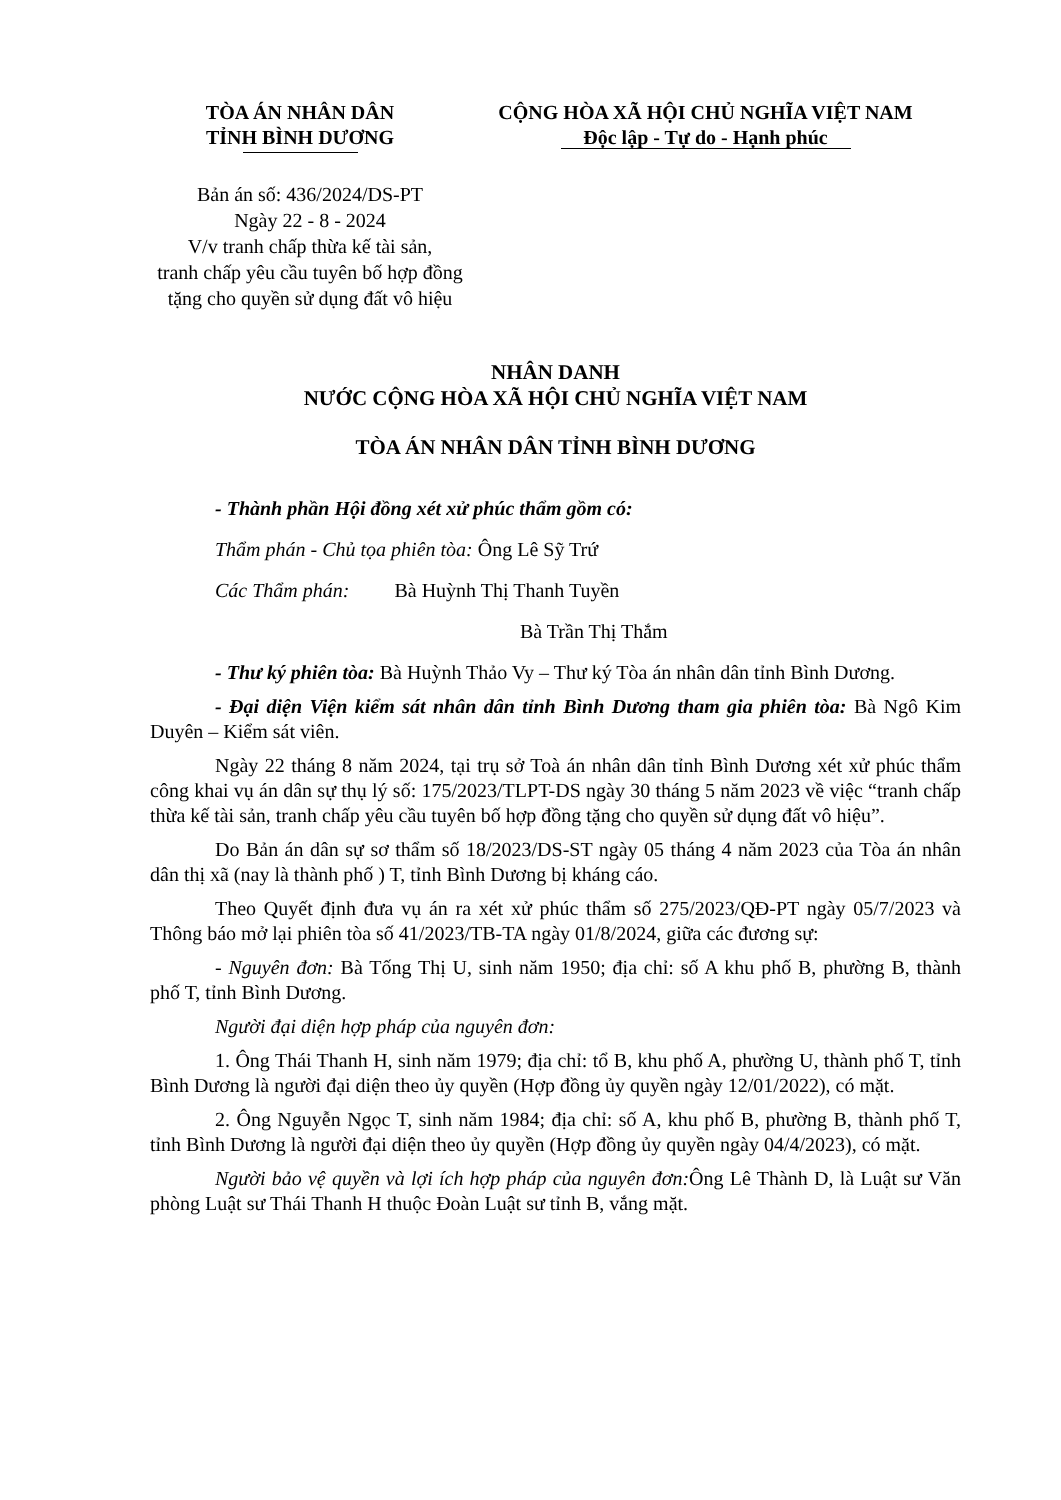TÒA ÁN NHÂN DÂN
TỈNH BÌNH DƯƠNG
CỘNG HÒA XÃ HỘI CHỦ NGHĨA VIỆT NAM
Độc lập - Tự do - Hạnh phúc
Bản án số: 436/2024/DS-PT
Ngày 22 - 8 - 2024
V/v tranh chấp thừa kế tài sản,
tranh chấp yêu cầu tuyên bố hợp đồng
tặng cho quyền sử dụng đất vô hiệu
NHÂN DANH
NƯỚC CỘNG HÒA XÃ HỘI CHỦ NGHĨA VIỆT NAM
TÒA ÁN NHÂN DÂN TỈNH BÌNH DƯƠNG
- Thành phần Hội đồng xét xử phúc thẩm gồm có:
Thẩm phán - Chủ tọa phiên tòa: Ông Lê Sỹ Trứ
Các Thẩm phán: Bà Huỳnh Thị Thanh Tuyền
Bà Trần Thị Thắm
- Thư ký phiên tòa: Bà Huỳnh Thảo Vy – Thư ký Tòa án nhân dân tỉnh Bình Dương.
- Đại diện Viện kiểm sát nhân dân tỉnh Bình Dương tham gia phiên tòa: Bà Ngô Kim Duyên – Kiểm sát viên.
Ngày 22 tháng 8 năm 2024, tại trụ sở Toà án nhân dân tỉnh Bình Dương xét xử phúc thẩm công khai vụ án dân sự thụ lý số: 175/2023/TLPT-DS ngày 30 tháng 5 năm 2023 về việc “tranh chấp thừa kế tài sản, tranh chấp yêu cầu tuyên bố hợp đồng tặng cho quyền sử dụng đất vô hiệu”.
Do Bản án dân sự sơ thẩm số 18/2023/DS-ST ngày 05 tháng 4 năm 2023 của Tòa án nhân dân thị xã (nay là thành phố ) T, tỉnh Bình Dương bị kháng cáo.
Theo Quyết định đưa vụ án ra xét xử phúc thẩm số 275/2023/QĐ-PT ngày 05/7/2023 và Thông báo mở lại phiên tòa số 41/2023/TB-TA ngày 01/8/2024, giữa các đương sự:
- Nguyên đơn: Bà Tống Thị U, sinh năm 1950; địa chỉ: số A khu phố B, phường B, thành phố T, tỉnh Bình Dương.
Người đại diện hợp pháp của nguyên đơn:
1. Ông Thái Thanh H, sinh năm 1979; địa chỉ: tổ B, khu phố A, phường U, thành phố T, tỉnh Bình Dương là người đại diện theo ủy quyền (Hợp đồng ủy quyền ngày 12/01/2022), có mặt.
2. Ông Nguyễn Ngọc T, sinh năm 1984; địa chỉ: số A, khu phố B, phường B, thành phố T, tỉnh Bình Dương là người đại diện theo ủy quyền (Hợp đồng ủy quyền ngày 04/4/2023), có mặt.
Người bảo vệ quyền và lợi ích hợp pháp của nguyên đơn: Ông Lê Thành D, là Luật sư Văn phòng Luật sư Thái Thanh H thuộc Đoàn Luật sư tỉnh B, vắng mặt.